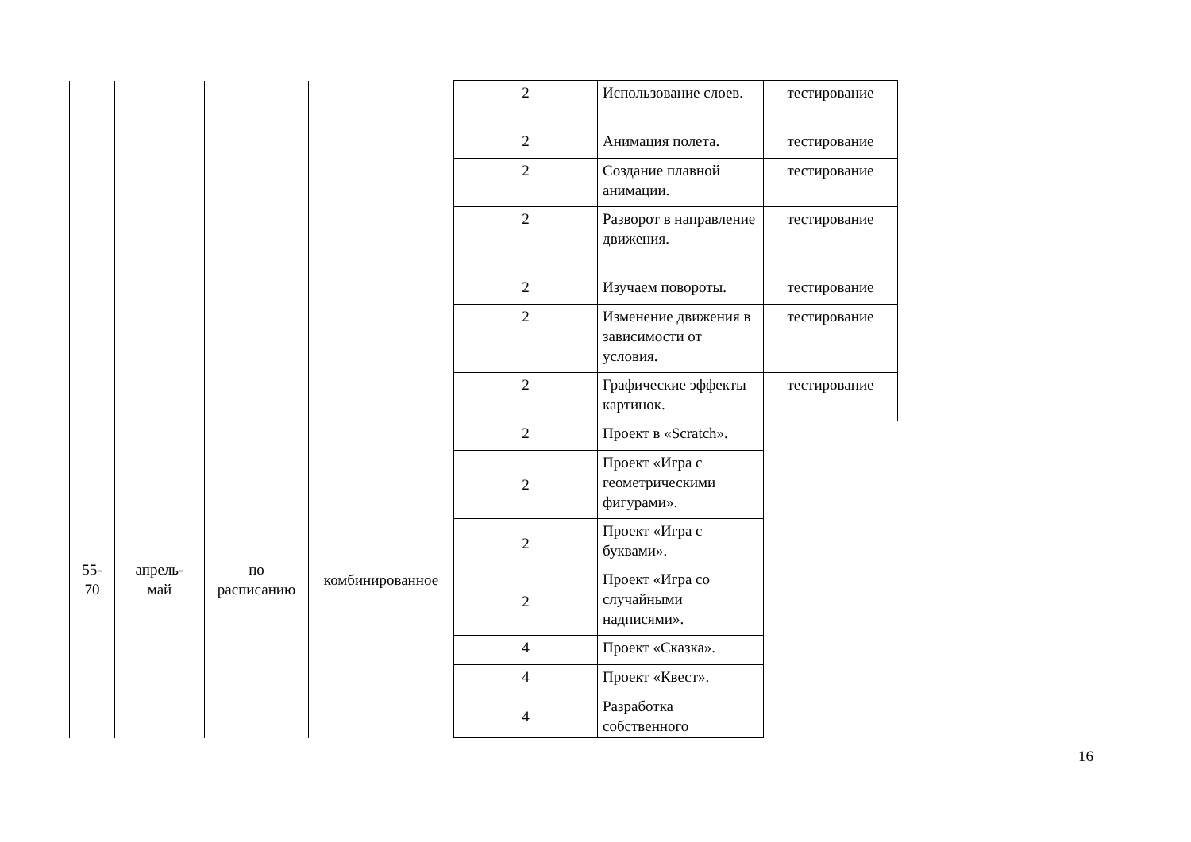| | | | | 2 | Использование слоев. | тестирование |
| | | | | 2 | Анимация полета. | тестирование |
| | | | | 2 | Создание плавной анимации. | тестирование |
| | | | | 2 | Разворот в направление движения. | тестирование |
| | | | | 2 | Изучаем повороты. | тестирование |
| | | | | 2 | Изменение движения в зависимости от условия. | тестирование |
| | | | | 2 | Графические эффекты картинок. | тестирование |
| 55-70 | апрель- май | по расписанию | комбинированное | 2 | Проект в «Scratch». | |
| | | | | 2 | Проект «Игра с геометрическими фигурами». | |
| | | | | 2 | Проект «Игра с буквами». | |
| | | | | 2 | Проект «Игра со случайными надписями». | |
| | | | | 4 | Проект «Сказка». | |
| | | | | 4 | Проект «Квест». | |
| | | | | 4 | Разработка собственного | |
16